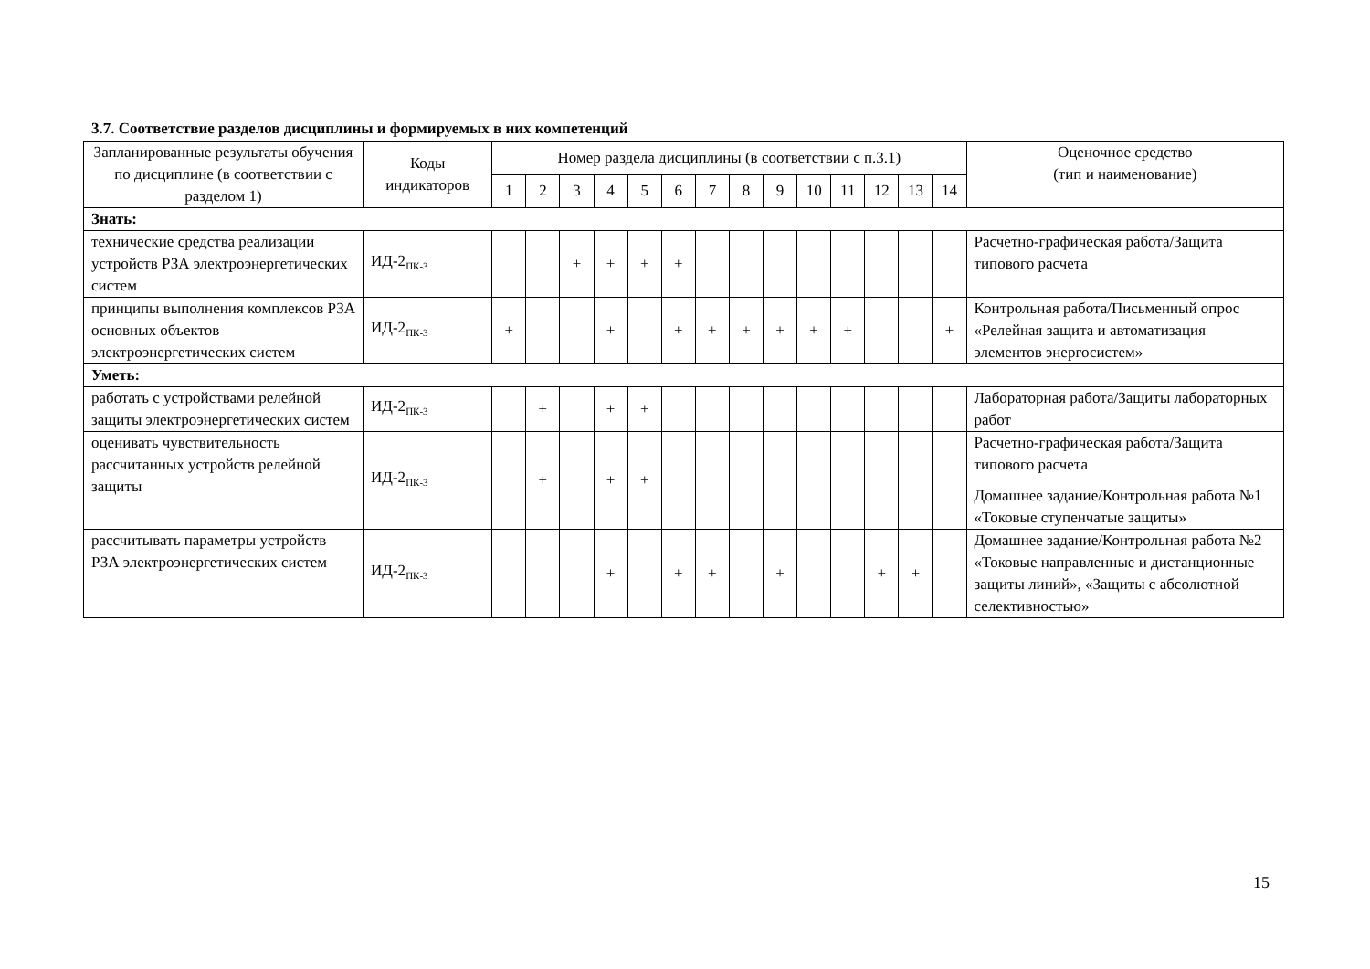3.7. Соответствие разделов дисциплины и формируемых в них компетенций
| Запланированные результаты обучения по дисциплине (в соответствии с разделом 1) | Коды индикаторов | Номер раздела дисциплины (в соответствии с п.3.1) | | | | | | | | | | | | | | Оценочное средство (тип и наименование) |
| --- | --- | --- | --- | --- | --- | --- | --- | --- | --- | --- | --- | --- | --- | --- | --- | --- |
| | | 1 | 2 | 3 | 4 | 5 | 6 | 7 | 8 | 9 | 10 | 11 | 12 | 13 | 14 | |
| Знать: | | | | | | | | | | | | | | | | |
| технические средства реализации устройств РЗА электроэнергетических систем | ИД-2<sub>ПК-3</sub> | | | + | + | + | + | | | | | | | | | Расчетно-графическая работа/Защита типового расчета |
| принципы выполнения комплексов РЗА основных объектов электроэнергетических систем | ИД-2<sub>ПК-3</sub> | + | | | + | | + | + | + | + | + | + | | | + | Контрольная работа/Письменный опрос «Релейная защита и автоматизация элементов энергосистем» |
| Уметь: | | | | | | | | | | | | | | | | |
| работать с устройствами релейной защиты электроэнергетических систем | ИД-2<sub>ПК-3</sub> | | + | | + | + | | | | | | | | | | Лабораторная работа/Защиты лабораторных работ |
| оценивать чувствительность рассчитанных устройств релейной защиты | ИД-2<sub>ПК-3</sub> | | + | | + | + | | | | | | | | | | Расчетно-графическая работа/Защита типового расчета Домашнее задание/Контрольная работа №1 «Токовые ступенчатые защиты» |
| рассчитывать параметры устройств РЗА электроэнергетических систем | ИД-2<sub>ПК-3</sub> | | | | + | | + | + | | + | | | + | + | | Домашнее задание/Контрольная работа №2 «Токовые направленные и дистанционные защиты линий», «Защиты с абсолютной селективностью» |
15